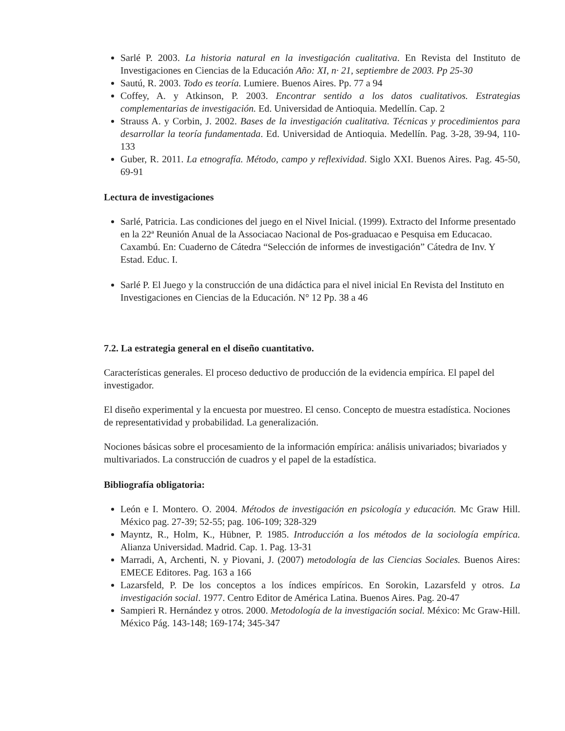Sarlé P. 2003. La historia natural en la investigación cualitativa. En Revista del Instituto de Investigaciones en Ciencias de la Educación Año: XI, n· 21, septiembre de 2003. Pp 25-30
Sautú, R. 2003. Todo es teoría. Lumiere. Buenos Aires. Pp. 77 a 94
Coffey, A. y Atkinson, P. 2003. Encontrar sentido a los datos cualitativos. Estrategias complementarias de investigación. Ed. Universidad de Antioquia. Medellín. Cap. 2
Strauss A. y Corbin, J. 2002. Bases de la investigación cualitativa. Técnicas y procedimientos para desarrollar la teoría fundamentada. Ed. Universidad de Antioquia. Medellín. Pag. 3-28, 39-94, 110-133
Guber, R. 2011. La etnografía. Método, campo y reflexividad. Siglo XXI. Buenos Aires. Pag. 45-50, 69-91
Lectura de investigaciones
Sarlé, Patricia. Las condiciones del juego en el Nivel Inicial. (1999). Extracto del Informe presentado en la 22ª Reunión Anual de la Associacao Nacional de Pos-graduacao e Pesquisa em Educacao. Caxambú. En: Cuaderno de Cátedra “Selección de informes de investigación” Cátedra de Inv. Y Estad. Educ. I.
Sarlé P. El Juego y la construcción de una didáctica para el nivel inicial En Revista del Instituto en Investigaciones en Ciencias de la Educación. N° 12 Pp. 38 a 46
7.2. La estrategia general en el diseño cuantitativo.
Características generales. El proceso deductivo de producción de la evidencia empírica. El papel del investigador.
El diseño experimental y la encuesta por muestreo. El censo. Concepto de muestra estadística. Nociones de representatividad y probabilidad. La generalización.
Nociones básicas sobre el procesamiento de la información empírica: análisis univariados; bivariados y multivariados. La construcción de cuadros y el papel de la estadística.
Bibliografía obligatoria:
León e I. Montero. O. 2004. Métodos de investigación en psicología y educación. Mc Graw Hill. México pag. 27-39; 52-55; pag. 106-109; 328-329
Mayntz, R., Holm, K., Hübner, P. 1985. Introducción a los métodos de la sociología empírica. Alianza Universidad. Madrid. Cap. 1. Pag. 13-31
Marradi, A, Archenti, N. y Piovani, J. (2007) metodología de las Ciencias Sociales. Buenos Aires: EMECE Editores. Pag. 163 a 166
Lazarsfeld, P. De los conceptos a los índices empíricos. En Sorokin, Lazarsfeld y otros. La investigación social. 1977. Centro Editor de América Latina. Buenos Aires. Pag. 20-47
Sampieri R. Hernández y otros. 2000. Metodología de la investigación social. México: Mc Graw-Hill. México Pág. 143-148; 169-174; 345-347